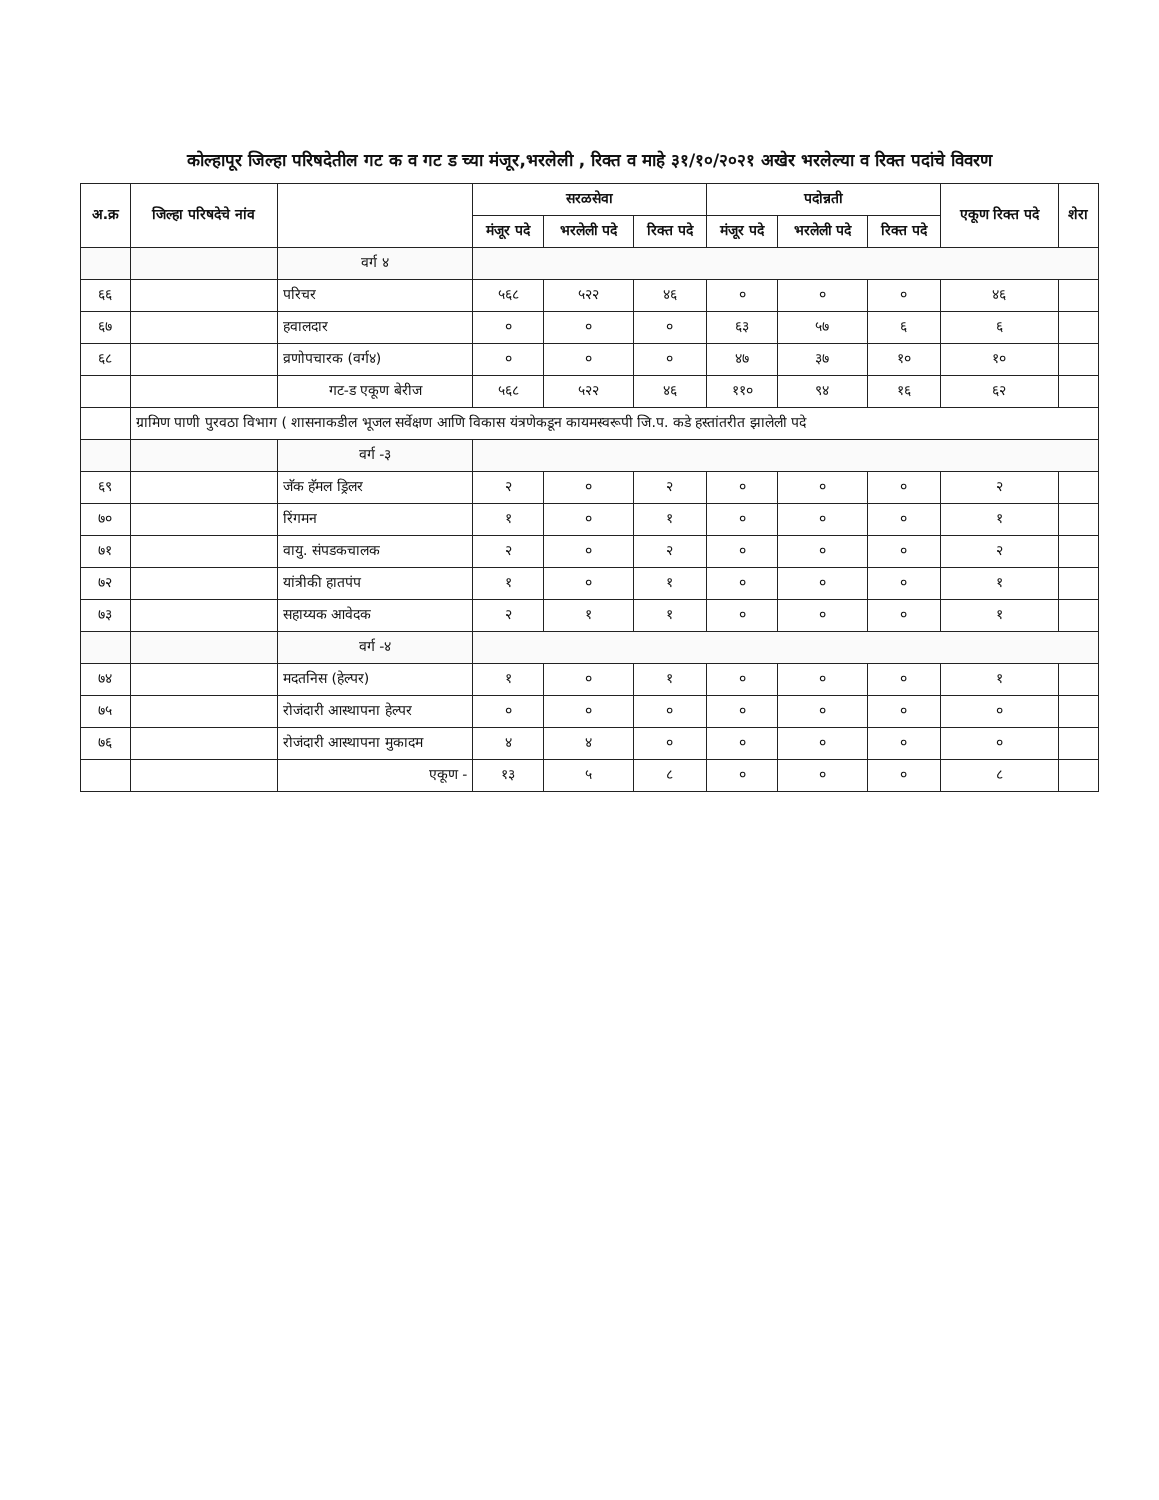कोल्हापूर जिल्हा परिषदेतील गट क व गट ड च्या मंजूर,भरलेली , रिक्त व माहे ३१/१०/२०२१ अखेर भरलेल्या व रिक्त पदांचे विवरण
| अ.क्र | जिल्हा परिषदेचे नांव | | सरळसेवा | | | पदोन्नती | | | एकूण रिक्त पदे | शेरा |
| --- | --- | --- | --- | --- | --- | --- | --- | --- | --- | --- |
| | | | मंजूर पदे | भरलेली पदे | रिक्त पदे | मंजूर पदे | भरलेली पदे | रिक्त पदे | | |
| | | वर्ग ४ | | | | | | | | |
| ६६ | | परिचर | ५६८ | ५२२ | ४६ | ० | ० | ० | ४६ | |
| ६७ | | हवालदार | ० | ० | ० | ६३ | ५७ | ६ | ६ | |
| ६८ | | व्रणोपचारक (वर्ग४) | ० | ० | ० | ४७ | ३७ | १० | १० | |
| | | गट-ड एकूण बेरीज | ५६८ | ५२२ | ४६ | ११० | ९४ | १६ | ६२ | |
| | ग्रामिण पाणी पुरवठा विभाग ( शासनाकडील भूजल सर्वेक्षण आणि विकास यंत्रणेकडून कायमस्वरूपी जि.प. कडे हस्तांतरीत झालेली पदे | | | | | | | | | |
| | | वर्ग -३ | | | | | | | | |
| ६९ | | जॅक हॅमल ड्रिलर | २ | ० | २ | ० | ० | ० | २ | |
| ७० | | रिंगमन | १ | ० | १ | ० | ० | ० | १ | |
| ७१ | | वायु. संपडकचालक | २ | ० | २ | ० | ० | ० | २ | |
| ७२ | | यांत्रीकी हातपंप | १ | ० | १ | ० | ० | ० | १ | |
| ७३ | | सहाय्यक आवेदक | २ | १ | १ | ० | ० | ० | १ | |
| | | वर्ग -४ | | | | | | | | |
| ७४ | | मदतनिस (हेल्पर) | १ | ० | १ | ० | ० | ० | १ | |
| ७५ | | रोजंदारी आस्थापना हेल्पर | ० | ० | ० | ० | ० | ० | ० | |
| ७६ | | रोजंदारी आस्थापना मुकादम | ४ | ४ | ० | ० | ० | ० | ० | |
| | | एकूण - | १३ | ५ | ८ | ० | ० | ० | ८ | |